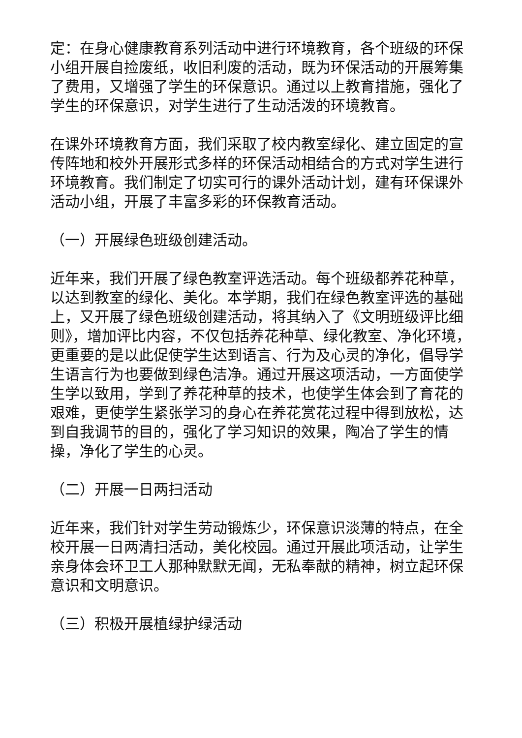定：在身心健康教育系列活动中进行环境教育，各个班级的环保小组开展自捡废纸，收旧利废的活动，既为环保活动的开展筹集了费用，又增强了学生的环保意识。通过以上教育措施，强化了学生的环保意识，对学生进行了生动活泼的环境教育。
在课外环境教育方面，我们采取了校内教室绿化、建立固定的宣传阵地和校外开展形式多样的环保活动相结合的方式对学生进行环境教育。我们制定了切实可行的课外活动计划，建有环保课外活动小组，开展了丰富多彩的环保教育活动。
（一）开展绿色班级创建活动。
近年来，我们开展了绿色教室评选活动。每个班级都养花种草，以达到教室的绿化、美化。本学期，我们在绿色教室评选的基础上，又开展了绿色班级创建活动，将其纳入了《文明班级评比细则》，增加评比内容，不仅包括养花种草、绿化教室、净化环境，更重要的是以此促使学生达到语言、行为及心灵的净化，倡导学生语言行为也要做到绿色洁净。通过开展这项活动，一方面使学生学以致用，学到了养花种草的技术，也使学生体会到了育花的艰难，更使学生紧张学习的身心在养花赏花过程中得到放松，达到自我调节的目的，强化了学习知识的效果，陶冶了学生的情操，净化了学生的心灵。
（二）开展一日两扫活动
近年来，我们针对学生劳动锻炼少，环保意识淡薄的特点，在全校开展一日两清扫活动，美化校园。通过开展此项活动，让学生亲身体会环卫工人那种默默无闻，无私奉献的精神，树立起环保意识和文明意识。
（三）积极开展植绿护绿活动